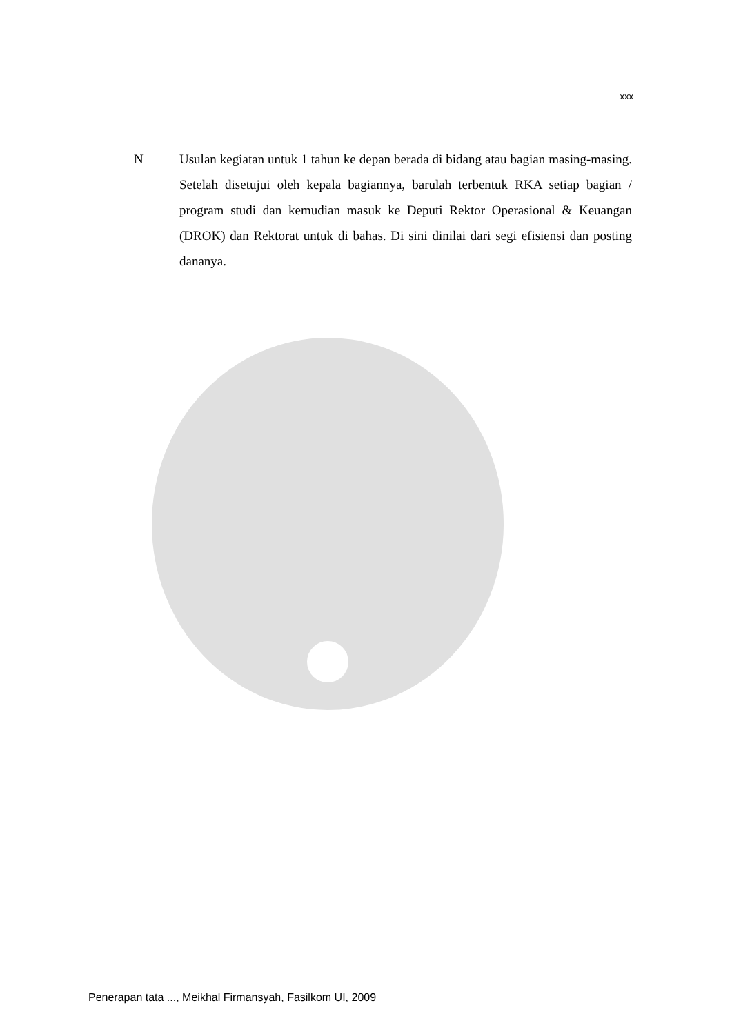xxx
N Usulan kegiatan untuk 1 tahun ke depan berada di bidang atau bagian masing-masing. Setelah disetujui oleh kepala bagiannya, barulah terbentuk RKA setiap bagian / program studi dan kemudian masuk ke Deputi Rektor Operasional & Keuangan (DROK) dan Rektorat untuk di bahas. Di sini dinilai dari segi efisiensi dan posting dananya.
Penerapan tata ..., Meikhal Firmansyah, Fasilkom UI, 2009